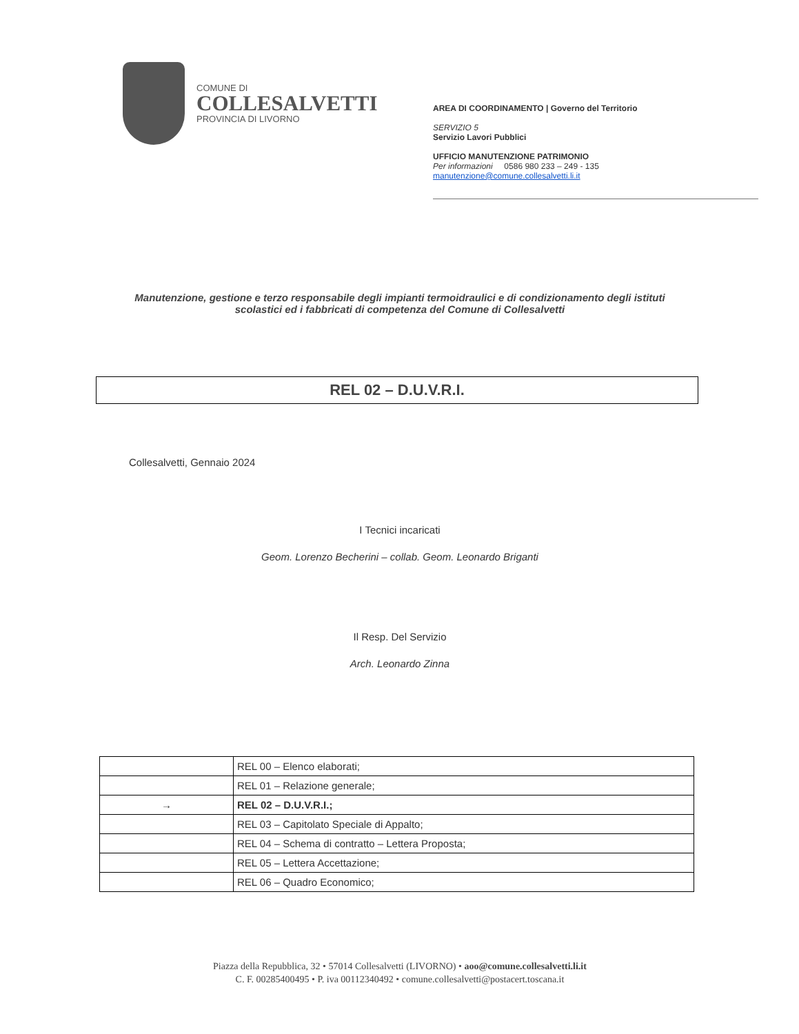COMUNE DI
COLLESALVETTI
PROVINCIA DI LIVORNO
AREA DI COORDINAMENTO | Governo del Territorio
SERVIZIO 5
Servizio Lavori Pubblici
UFFICIO MANUTENZIONE PATRIMONIO
Per informazioni 0586 980 233 – 249 - 135
manutenzione@comune.collesalvetti.li.it
Manutenzione, gestione e terzo responsabile degli impianti termoidraulici e di condizionamento degli istituti scolastici ed i fabbricati di competenza del Comune di Collesalvetti
REL 02 – D.U.V.R.I.
Collesalvetti, Gennaio 2024
I Tecnici incaricati
Geom. Lorenzo Becherini – collab. Geom. Leonardo Briganti
Il Resp. Del Servizio
Arch. Leonardo Zinna
| | REL 00 – Elenco elaborati; |
| | REL 01 – Relazione generale; |
| → | REL 02 – D.U.V.R.I.; |
| | REL 03 – Capitolato Speciale di Appalto; |
| | REL 04 – Schema di contratto – Lettera Proposta; |
| | REL 05 – Lettera Accettazione; |
| | REL 06 – Quadro Economico; |
Piazza della Repubblica, 32 • 57014 Collesalvetti (LIVORNO) • aoo@comune.collesalvetti.li.it
C. F. 00285400495 • P. iva 00112340492 • comune.collesalvetti@postacert.toscana.it